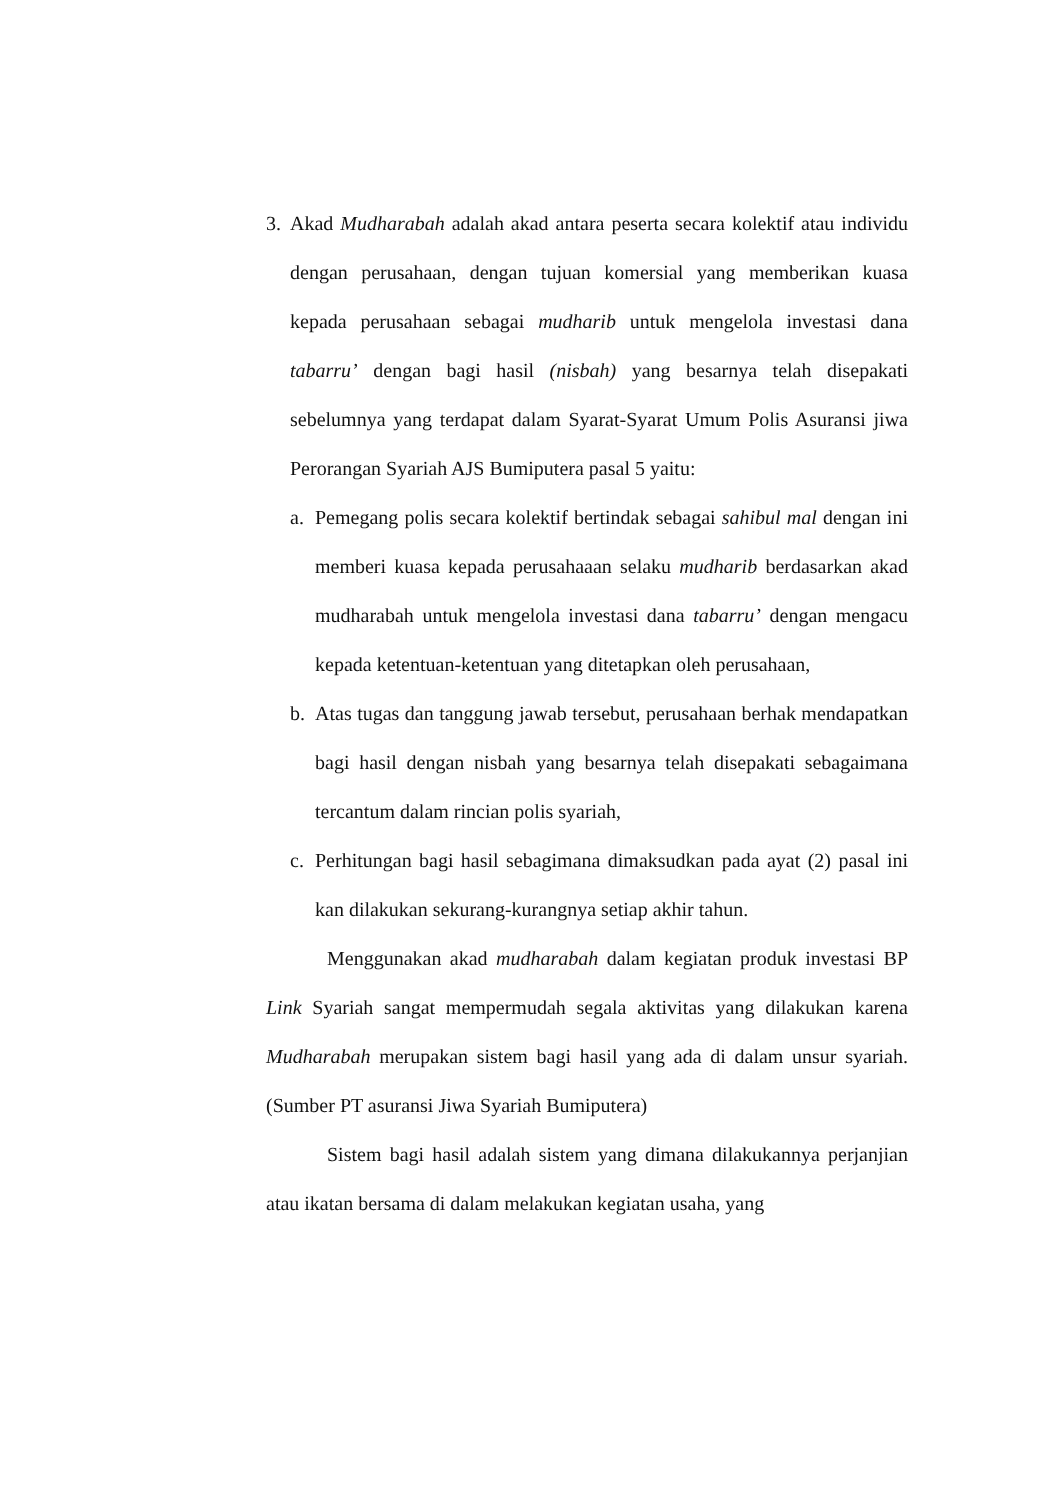3. Akad Mudharabah adalah akad antara peserta secara kolektif atau individu dengan perusahaan, dengan tujuan komersial yang memberikan kuasa kepada perusahaan sebagai mudharib untuk mengelola investasi dana tabarru’ dengan bagi hasil (nisbah) yang besarnya telah disepakati sebelumnya yang terdapat dalam Syarat-Syarat Umum Polis Asuransi jiwa Perorangan Syariah AJS Bumiputera pasal 5 yaitu:
a. Pemegang polis secara kolektif bertindak sebagai sahibul mal dengan ini memberi kuasa kepada perusahaaan selaku mudharib berdasarkan akad mudharabah untuk mengelola investasi dana tabarru’ dengan mengacu kepada ketentuan-ketentuan yang ditetapkan oleh perusahaan,
b. Atas tugas dan tanggung jawab tersebut, perusahaan berhak mendapatkan bagi hasil dengan nisbah yang besarnya telah disepakati sebagaimana tercantum dalam rincian polis syariah,
c. Perhitungan bagi hasil sebagimana dimaksudkan pada ayat (2) pasal ini kan dilakukan sekurang-kurangnya setiap akhir tahun.
Menggunakan akad mudharabah dalam kegiatan produk investasi BP Link Syariah sangat mempermudah segala aktivitas yang dilakukan karena Mudharabah merupakan sistem bagi hasil yang ada di dalam unsur syariah. (Sumber PT asuransi Jiwa Syariah Bumiputera)
Sistem bagi hasil adalah sistem yang dimana dilakukannya perjanjian atau ikatan bersama di dalam melakukan kegiatan usaha, yang